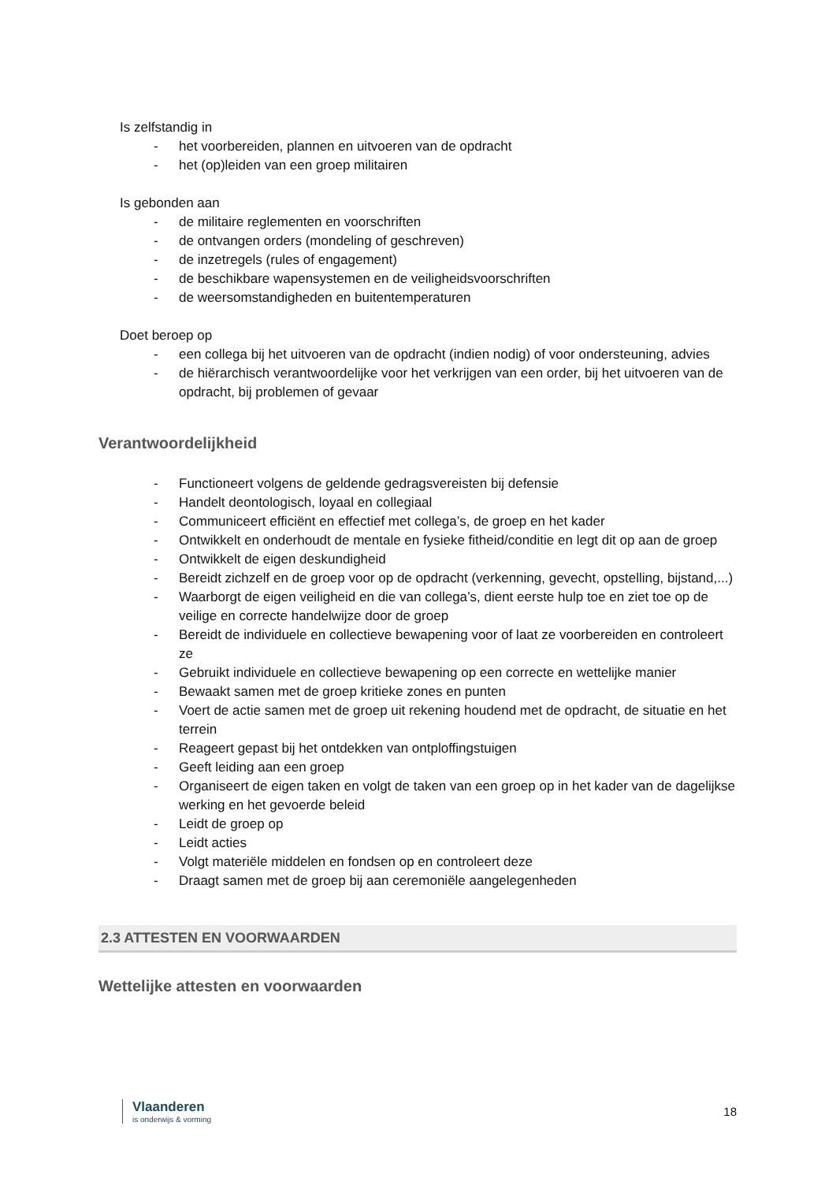Is zelfstandig in
- het voorbereiden, plannen en uitvoeren van de opdracht
- het (op)leiden van een groep militairen
Is gebonden aan
- de militaire reglementen en voorschriften
- de ontvangen orders (mondeling of geschreven)
- de inzetregels (rules of engagement)
- de beschikbare wapensystemen en de veiligheidsvoorschriften
- de weersomstandigheden en buitentemperaturen
Doet beroep op
- een collega bij het uitvoeren van de opdracht (indien nodig) of voor ondersteuning, advies
- de hiërarchisch verantwoordelijke voor het verkrijgen van een order, bij het uitvoeren van de opdracht, bij problemen of gevaar
Verantwoordelijkheid
- Functioneert volgens de geldende gedragsvereisten bij defensie
- Handelt deontologisch, loyaal en collegiaal
- Communiceert efficiënt en effectief met collega’s, de groep en het kader
- Ontwikkelt en onderhoudt de mentale en fysieke fitheid/conditie en legt dit op aan de groep
- Ontwikkelt de eigen deskundigheid
- Bereidt zichzelf en de groep voor op de opdracht (verkenning, gevecht, opstelling, bijstand,...)
- Waarborgt de eigen veiligheid en die van collega’s, dient eerste hulp toe en ziet toe op de veilige en correcte handelwijze door de groep
- Bereidt de individuele en collectieve bewapening voor of laat ze voorbereiden en controleert ze
- Gebruikt individuele en collectieve bewapening op een correcte en wettelijke manier
- Bewaakt samen met de groep kritieke zones en punten
- Voert de actie samen met de groep uit rekening houdend met de opdracht, de situatie en het terrein
- Reageert gepast bij het ontdekken van ontploffingstuigen
- Geeft leiding aan een groep
- Organiseert de eigen taken en volgt de taken van een groep op in het kader van de dagelijkse werking en het gevoerde beleid
- Leidt de groep op
- Leidt acties
- Volgt materiële middelen en fondsen op en controleert deze
- Draagt samen met de groep bij aan ceremoniële aangelegenheden
2.3 ATTESTEN EN VOORWAARDEN
Wettelijke attesten en voorwaarden
Vlaanderen
is onderwijs & vorming
18